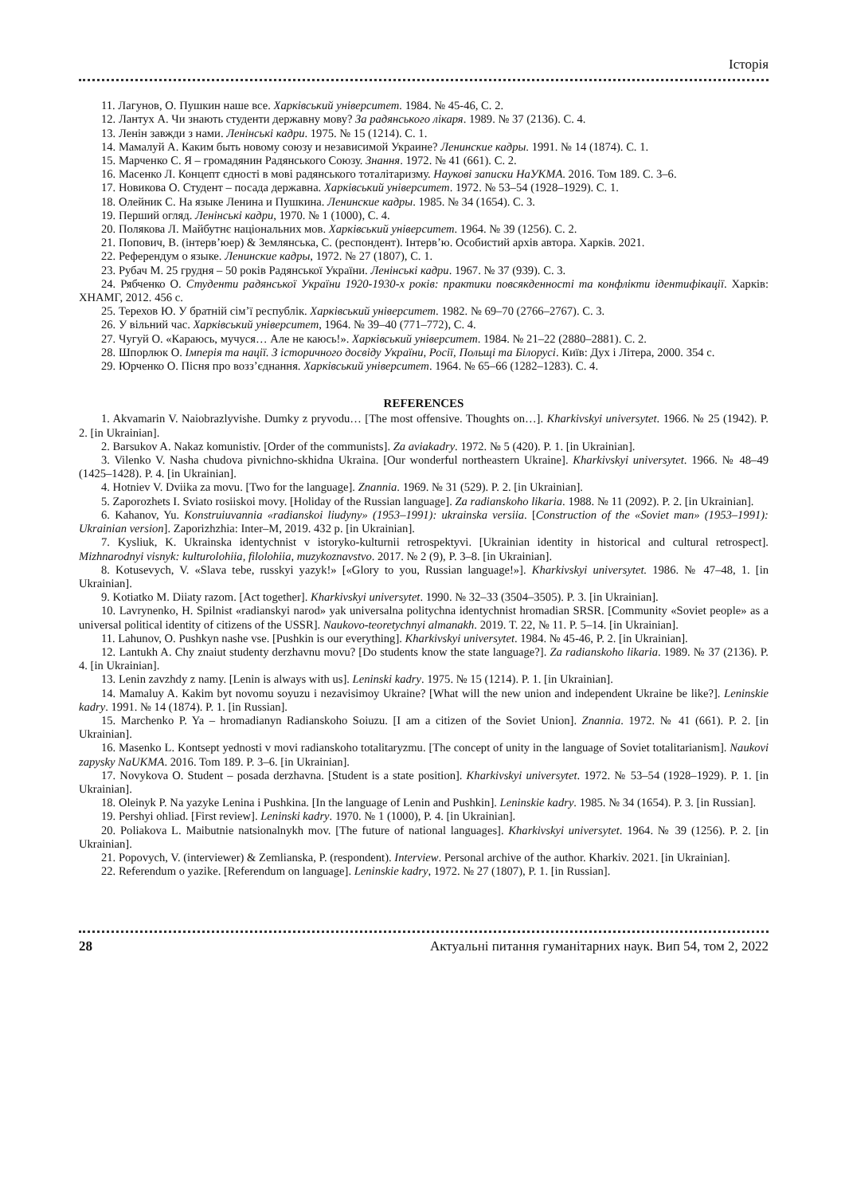Історія
11. Лагунов, О. Пушкин наше все. Харківський університет. 1984. № 45-46, С. 2.
12. Лантух А. Чи знають студенти державну мову? За радянського лікаря. 1989. № 37 (2136). С. 4.
13. Ленін завжди з нами. Ленінські кадри. 1975. № 15 (1214). С. 1.
14. Мамалуй А. Каким быть новому союзу и независимой Украине? Ленинские кадры. 1991. № 14 (1874). С. 1.
15. Марченко С. Я – громадянин Радянського Союзу. Знання. 1972. № 41 (661). С. 2.
16. Масенко Л. Концепт єдності в мові радянського тоталітаризму. Наукові записки НаУКМА. 2016. Том 189. С. 3–6.
17. Новикова О. Студент – посада державна. Харківський університет. 1972. № 53–54 (1928–1929). С. 1.
18. Олейник С. На языке Ленина и Пушкина. Ленинские кадры. 1985. № 34 (1654). С. 3.
19. Перший огляд. Ленінські кадри, 1970. № 1 (1000), С. 4.
20. Полякова Л. Майбутнє національних мов. Харківський університет. 1964. № 39 (1256). С. 2.
21. Попович, В. (інтерв’юер) & Землянська, С. (респондент). Інтерв’ю. Особистий архів автора. Харків. 2021.
22. Референдум о языке. Ленинские кадры, 1972. № 27 (1807), С. 1.
23. Рубач М. 25 грудня – 50 років Радянської України. Ленінські кадри. 1967. № 37 (939). С. 3.
24. Рябченко О. Студенти радянської України 1920-1930-х років: практики повсякденності та конфлікти ідентифікації. Харків: ХНАМГ, 2012. 456 с.
25. Терехов Ю. У братній сім’ї республік. Харківський університет. 1982. № 69–70 (2766–2767). С. 3.
26. У вільний час. Харківський університет, 1964. № 39–40 (771–772), С. 4.
27. Чугуй О. «Караюсь, мучуся… Але не каюсь!». Харківський університет. 1984. № 21–22 (2880–2881). С. 2.
28. Шпорлюк О. Імперія та нації. З історичного досвіду України, Росії, Польщі та Білорусі. Київ: Дух і Літера, 2000. 354 с.
29. Юрченко О. Пісня про возз’єднання. Харківський університет. 1964. № 65–66 (1282–1283). С. 4.
REFERENCES
1. Akvamarin V. Naiobrazlyvishe. Dumky z pryvodu… [The most offensive. Thoughts on…]. Kharkivskyi universytet. 1966. № 25 (1942). P. 2. [in Ukrainian].
2. Barsukov A. Nakaz komunistiv. [Order of the communists]. Za aviakadry. 1972. № 5 (420). P. 1. [in Ukrainian].
3. Vilenko V. Nasha chudova pivnichno-skhidna Ukraina. [Our wonderful northeastern Ukraine]. Kharkivskyi universytet. 1966. № 48–49 (1425–1428). P. 4. [in Ukrainian].
4. Hotniev V. Dviika za movu. [Two for the language]. Znannia. 1969. № 31 (529). P. 2. [in Ukrainian].
5. Zaporozhets I. Sviato rosiiskoi movy. [Holiday of the Russian language]. Za radianskoho likaria. 1988. № 11 (2092). P. 2. [in Ukrainian].
6. Kahanov, Yu. Konstruiuvannia «radianskoi liudyny» (1953–1991): ukrainska versiia. [Construction of the «Soviet man» (1953–1991): Ukrainian version]. Zaporizhzhia: Inter–M, 2019. 432 p. [in Ukrainian].
7. Kysliuk, K. Ukrainska identychnist v istoryko-kulturnii retrospektyvi. [Ukrainian identity in historical and cultural retrospect]. Mizhnarodnyi visnyk: kulturolohiia, filolohiia, muzykoznavstvo. 2017. № 2 (9), P. 3–8. [in Ukrainian].
8. Kotusevych, V. «Slava tebe, russkyi yazyk!» [«Glory to you, Russian language!»]. Kharkivskyi universytet. 1986. № 47–48, 1. [in Ukrainian].
9. Kotiatko M. Diiaty razom. [Act together]. Kharkivskyi universytet. 1990. № 32–33 (3504–3505). P. 3. [in Ukrainian].
10. Lavrynenko, H. Spilnist «radianskyi narod» yak universalna politychna identychnist hromadian SRSR. [Community «Soviet people» as a universal political identity of citizens of the USSR]. Naukovo-teoretychnyi almanakh. 2019. T. 22, № 11. P. 5–14. [in Ukrainian].
11. Lahunov, O. Pushkyn nashe vse. [Pushkin is our everything]. Kharkivskyi universytet. 1984. № 45-46, P. 2. [in Ukrainian].
12. Lantukh A. Chy znaiut studenty derzhavnu movu? [Do students know the state language?]. Za radianskoho likaria. 1989. № 37 (2136). P. 4. [in Ukrainian].
13. Lenin zavzhdy z namy. [Lenin is always with us]. Leninski kadry. 1975. № 15 (1214). P. 1. [in Ukrainian].
14. Mamaluy A. Kakim byt novomu soyuzu i nezavisimoy Ukraine? [What will the new union and independent Ukraine be like?]. Leninskie kadry. 1991. № 14 (1874). P. 1. [in Russian].
15. Marchenko P. Ya – hromadianyn Radianskoho Soiuzu. [I am a citizen of the Soviet Union]. Znannia. 1972. № 41 (661). P. 2. [in Ukrainian].
16. Masenko L. Kontsept yednosti v movi radianskoho totalitaryzmu. [The concept of unity in the language of Soviet totalitarianism]. Naukovi zapysky NaUKMA. 2016. Tom 189. P. 3–6. [in Ukrainian].
17. Novykova O. Student – posada derzhavna. [Student is a state position]. Kharkivskyi universytet. 1972. № 53–54 (1928–1929). P. 1. [in Ukrainian].
18. Oleinyk P. Na yazyke Lenina i Pushkina. [In the language of Lenin and Pushkin]. Leninskie kadry. 1985. № 34 (1654). P. 3. [in Russian].
19. Pershyi ohliad. [First review]. Leninski kadry. 1970. № 1 (1000), P. 4. [in Ukrainian].
20. Poliakova L. Maibutnie natsionalnykh mov. [The future of national languages]. Kharkivskyi universytet. 1964. № 39 (1256). P. 2. [in Ukrainian].
21. Popovych, V. (interviewer) & Zemlianska, P. (respondent). Interview. Personal archive of the author. Kharkiv. 2021. [in Ukrainian].
22. Referendum o yazike. [Referendum on language]. Leninskie kadry, 1972. № 27 (1807), P. 1. [in Russian].
28 Актуальні питання гуманітарних наук. Вип 54, том 2, 2022